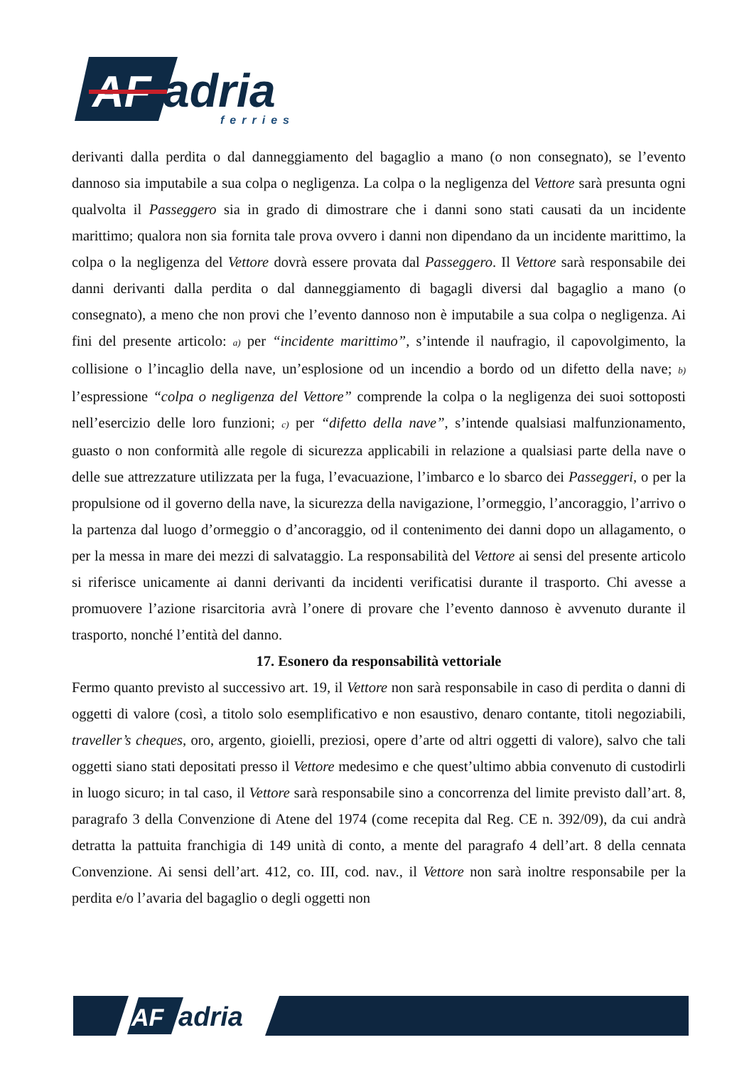AF
adria
ferries
derivanti dalla perdita o dal danneggiamento del bagaglio a mano (o non consegnato), se l’evento dannoso sia imputabile a sua colpa o negligenza. La colpa o la negligenza del Vettore sarà presunta ogni qualvolta il Passeggero sia in grado di dimostrare che i danni sono stati causati da un incidente marittimo; qualora non sia fornita tale prova ovvero i danni non dipendano da un incidente marittimo, la colpa o la negligenza del Vettore dovrà essere provata dal Passeggero. Il Vettore sarà responsabile dei danni derivanti dalla perdita o dal danneggiamento di bagagli diversi dal bagaglio a mano (o consegnato), a meno che non provi che l’evento dannoso non è imputabile a sua colpa o negligenza. Ai fini del presente articolo: a) per “incidente marittimo”, s’intende il naufragio, il capovolgimento, la collisione o l’incaglio della nave, un’esplosione od un incendio a bordo od un difetto della nave; b) l’espressione “colpa o negligenza del Vettore” comprende la colpa o la negligenza dei suoi sottoposti nell’esercizio delle loro funzioni; c) per “difetto della nave”, s’intende qualsiasi malfunzionamento, guasto o non conformità alle regole di sicurezza applicabili in relazione a qualsiasi parte della nave o delle sue attrezzature utilizzata per la fuga, l’evacuazione, l’imbarco e lo sbarco dei Passeggeri, o per la propulsione od il governo della nave, la sicurezza della navigazione, l’ormeggio, l’ancoraggio, l’arrivo o la partenza dal luogo d’ormeggio o d’ancoraggio, od il contenimento dei danni dopo un allagamento, o per la messa in mare dei mezzi di salvataggio. La responsabilità del Vettore ai sensi del presente articolo si riferisce unicamente ai danni derivanti da incidenti verificatisi durante il trasporto. Chi avesse a promuovere l’azione risarcitoria avrà l’onere di provare che l’evento dannoso è avvenuto durante il trasporto, nonché l’entità del danno.
17. Esonero da responsabilità vettoriale
Fermo quanto previsto al successivo art. 19, il Vettore non sarà responsabile in caso di perdita o danni di oggetti di valore (così, a titolo solo esemplificativo e non esaustivo, denaro contante, titoli negoziabili, traveller’s cheques, oro, argento, gioielli, preziosi, opere d’arte od altri oggetti di valore), salvo che tali oggetti siano stati depositati presso il Vettore medesimo e che quest’ultimo abbia convenuto di custodirli in luogo sicuro; in tal caso, il Vettore sarà responsabile sino a concorrenza del limite previsto dall’art. 8, paragrafo 3 della Convenzione di Atene del 1974 (come recepita dal Reg. CE n. 392/09), da cui andrà detratta la pattuita franchigia di 149 unità di conto, a mente del paragrafo 4 dell’art. 8 della cennata Convenzione. Ai sensi dell’art. 412, co. III, cod. nav., il Vettore non sarà inoltre responsabile per la perdita e/o l’avaria del bagaglio o degli oggetti non
AF
adria